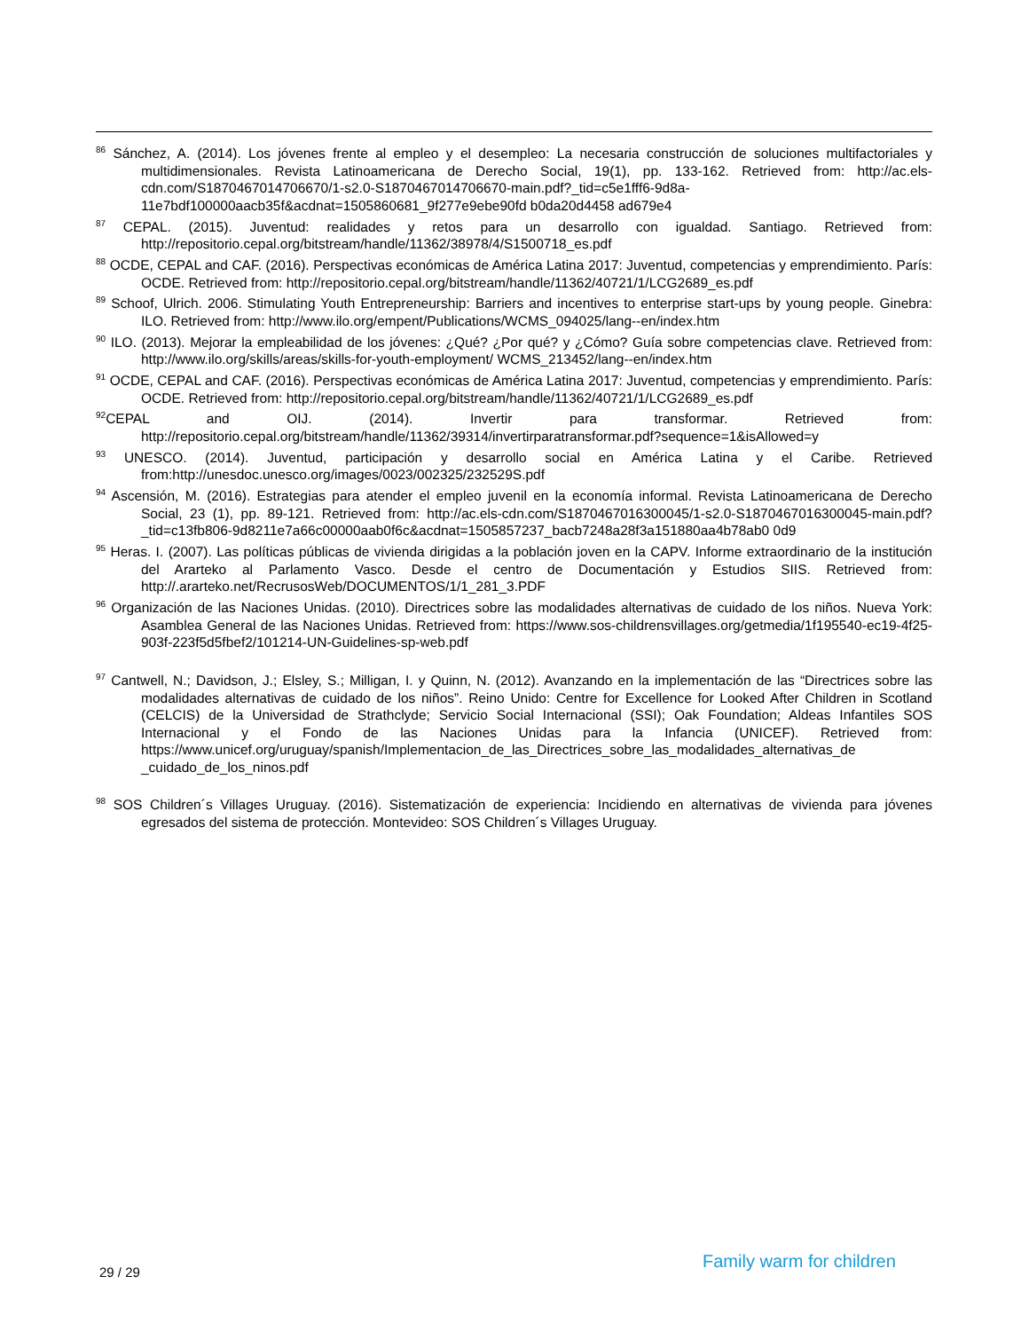<sup>86</sup> Sánchez, A. (2014). Los jóvenes frente al empleo y el desempleo: La necesaria construcción de soluciones multifactoriales y multidimensionales. Revista Latinoamericana de Derecho Social, 19(1), pp. 133-162. Retrieved from: http://ac.els-cdn.com/S1870467014706670/1-s2.0-S1870467014706670-main.pdf?_tid=c5e1fff6-9d8a-11e7bdf100000aacb35f&acdnat=1505860681_9f277e9ebe90fd b0da20d4458 ad679e4
<sup>87</sup> CEPAL. (2015). Juventud: realidades y retos para un desarrollo con igualdad. Santiago. Retrieved from: http://repositorio.cepal.org/bitstream/handle/11362/38978/4/S1500718_es.pdf
<sup>88</sup> OCDE, CEPAL and CAF. (2016). Perspectivas económicas de América Latina 2017: Juventud, competencias y emprendimiento. París: OCDE. Retrieved from: http://repositorio.cepal.org/bitstream/handle/11362/40721/1/LCG2689_es.pdf
<sup>89</sup> Schoof, Ulrich. 2006. Stimulating Youth Entrepreneurship: Barriers and incentives to enterprise start-ups by young people. Ginebra: ILO. Retrieved from: http://www.ilo.org/empent/Publications/WCMS_094025/lang--en/index.htm
<sup>90</sup> ILO. (2013). Mejorar la empleabilidad de los jóvenes: ¿Qué? ¿Por qué? y ¿Cómo? Guía sobre competencias clave. Retrieved from: http://www.ilo.org/skills/areas/skills-for-youth-employment/ WCMS_213452/lang--en/index.htm
<sup>91</sup> OCDE, CEPAL and CAF. (2016). Perspectivas económicas de América Latina 2017: Juventud, competencias y emprendimiento. París: OCDE. Retrieved from: http://repositorio.cepal.org/bitstream/handle/11362/40721/1/LCG2689_es.pdf
<sup>92</sup>CEPAL and OIJ. (2014). Invertir para transformar. Retrieved from: http://repositorio.cepal.org/bitstream/handle/11362/39314/invertirparatransformar.pdf?sequence=1&isAllowed=y
<sup>93</sup> UNESCO. (2014). Juventud, participación y desarrollo social en América Latina y el Caribe. Retrieved from:http://unesdoc.unesco.org/images/0023/002325/232529S.pdf
<sup>94</sup> Ascensión, M. (2016). Estrategias para atender el empleo juvenil en la economía informal. Revista Latinoamericana de Derecho Social, 23 (1), pp. 89-121. Retrieved from: http://ac.els-cdn.com/S1870467016300045/1-s2.0-S1870467016300045-main.pdf?_tid=c13fb806-9d8211e7a66c00000aab0f6c&acdnat=1505857237_bacb7248a28f3a151880aa4b78ab0 0d9
<sup>95</sup> Heras. I. (2007). Las políticas públicas de vivienda dirigidas a la población joven en la CAPV. Informe extraordinario de la institución del Ararteko al Parlamento Vasco. Desde el centro de Documentación y Estudios SIIS. Retrieved from: http://.ararteko.net/RecrusosWeb/DOCUMENTOS/1/1_281_3.PDF
<sup>96</sup> Organización de las Naciones Unidas. (2010). Directrices sobre las modalidades alternativas de cuidado de los niños. Nueva York: Asamblea General de las Naciones Unidas. Retrieved from: https://www.sos-childrensvillages.org/getmedia/1f195540-ec19-4f25-903f-223f5d5fbef2/101214-UN-Guidelines-sp-web.pdf
<sup>97</sup> Cantwell, N.; Davidson, J.; Elsley, S.; Milligan, I. y Quinn, N. (2012). Avanzando en la implementación de las “Directrices sobre las modalidades alternativas de cuidado de los niños”. Reino Unido: Centre for Excellence for Looked After Children in Scotland (CELCIS) de la Universidad de Strathclyde; Servicio Social Internacional (SSI); Oak Foundation; Aldeas Infantiles SOS Internacional y el Fondo de las Naciones Unidas para la Infancia (UNICEF). Retrieved from: https://www.unicef.org/uruguay/spanish/Implementacion_de_las_Directrices_sobre_las_modalidades_alternativas_de _cuidado_de_los_ninos.pdf
<sup>98</sup> SOS Children´s Villages Uruguay. (2016). Sistematización de experiencia: Incidiendo en alternativas de vivienda para jóvenes egresados del sistema de protección. Montevideo: SOS Children´s Villages Uruguay.
29 / 29
Family warm for children